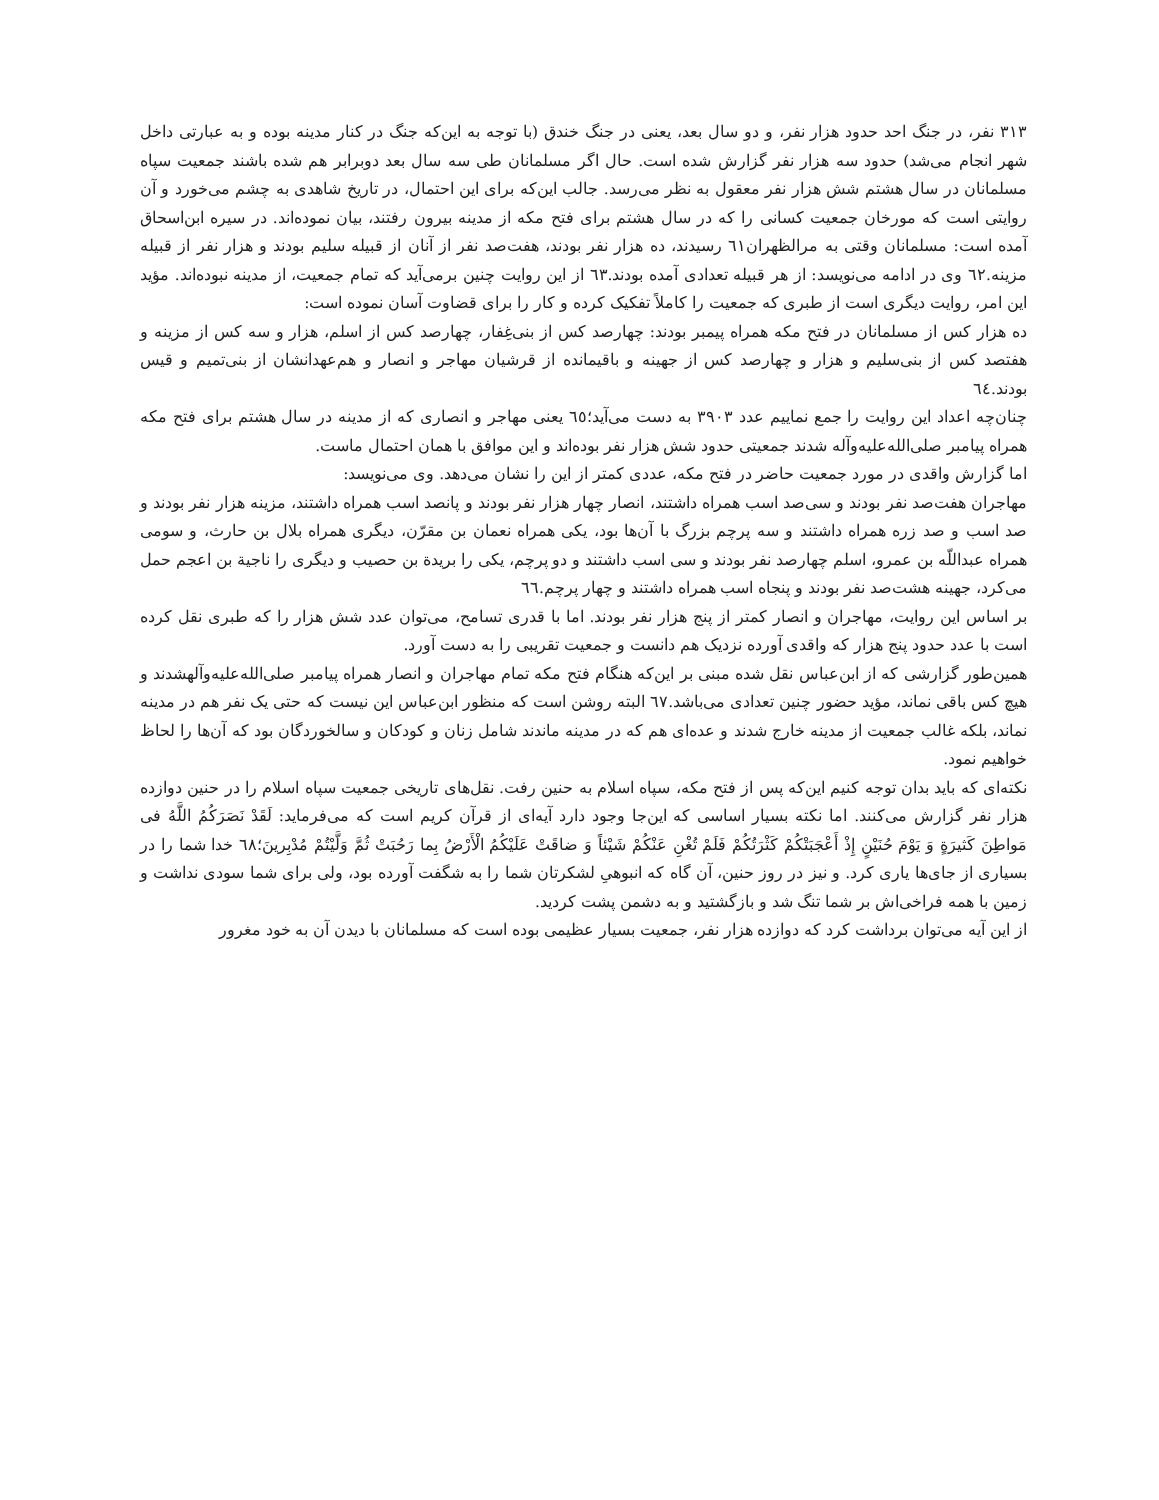۳۱۳ نفر، در جنگ احد حدود هزار نفر، و دو سال بعد، یعنی در جنگ خندق (با توجه به این‌که جنگ در کنار مدینه بوده و به عبارتی داخل شهر انجام می‌شد) حدود سه هزار نفر گزارش شده است. حال اگر مسلمانان طی سه سال بعد دوبرابر هم شده باشند جمعیت سپاه مسلمانان در سال هشتم شش هزار نفر معقول به نظر می‌رسد. جالب این‌که برای این احتمال، در تاریخ شاهدی به چشم می‌خورد و آن روایتی است که مورخان جمعیت کسانی را که در سال هشتم برای فتح مکه از مدینه بیرون رفتند، بیان نموده‌اند. در سیره ابن‌اسحاق آمده است: مسلمانان وقتی به مرالظهران٦١ رسیدند، ده هزار نفر بودند، هفت‌صد نفر از آنان از قبیله سلیم بودند و هزار نفر از قبیله مزینه.٦٢ وی در ادامه می‌نویسد: از هر قبیله تعدادی آمده بودند.٦٣ از این روایت چنین برمی‌آید که تمام جمعیت، از مدینه نبوده‌اند. مؤید این امر، روایت دیگری است از طبری که جمعیت را کاملاً تفکیک کرده و کار را برای قضاوت آسان نموده است:
ده هزار کس از مسلمانان در فتح مکه همراه پیمبر بودند: چهارصد کس از بنی‌غِفار، چهارصد کس از اسلم، هزار و سه کس از مزینه و هفتصد کس از بنی‌سلیم و هزار و چهارصد کس از جهینه و باقیمانده از قرشیان مهاجر و انصار و هم‌عهدانشان از بنی‌تمیم و قیس بودند.٦٤
چنان‌چه اعداد این روایت را جمع نماییم عدد ۳۹۰۳ به دست می‌آید؛٦٥ یعنی مهاجر و انصاری که از مدینه در سال هشتم برای فتح مکه همراه پیامبر صلی‌الله‌علیه‌وآله شدند جمعیتی حدود شش هزار نفر بوده‌اند و این موافق با همان احتمال ماست.
اما گزارش واقدی در مورد جمعیت حاضر در فتح مکه، عددی کمتر از این را نشان می‌دهد. وی می‌نویسد:
مهاجران هفت‌صد نفر بودند و سی‌صد اسب همراه داشتند، انصار چهار هزار نفر بودند و پانصد اسب همراه داشتند، مزینه هزار نفر بودند و صد اسب و صد زره همراه داشتند و سه پرچم بزرگ با آن‌ها بود، یکی همراه نعمان بن مقرّن، دیگری همراه بلال بن حارث، و سومی همراه عبداللّه بن عمرو، اسلم چهارصد نفر بودند و سی اسب داشتند و دو پرچم، یکی را بریدة بن حصیب و دیگری را ناجیة بن اعجم حمل می‌کرد، جهینه هشت‌صد نفر بودند و پنجاه اسب همراه داشتند و چهار پرچم.٦٦
بر اساس این روایت، مهاجران و انصار کمتر از پنج هزار نفر بودند. اما با قدری تسامح، می‌توان عدد شش هزار را که طبری نقل کرده است با عدد حدود پنج هزار که واقدی آورده نزدیک هم دانست و جمعیت تقریبی را به دست آورد.
همین‌طور گزارشی که از ابن‌عباس نقل شده مبنی بر این‌که هنگام فتح مکه تمام مهاجران و انصار همراه پیامبر صلی‌الله‌علیه‌وآلهشدند و هیچ کس باقی نماند، مؤید حضور چنین تعدادی می‌باشد.٦٧ البته روشن است که منظور ابن‌عباس این نیست که حتی یک نفر هم در مدینه نماند، بلکه غالب جمعیت از مدینه خارج شدند و عده‌ای هم که در مدینه ماندند شامل زنان و کودکان و سالخوردگان بود که آن‌ها را لحاظ خواهیم نمود.
نکته‌ای که باید بدان توجه کنیم این‌که پس از فتح مکه، سپاه اسلام به حنین رفت. نقل‌های تاریخی جمعیت سپاه اسلام را در حنین دوازده هزار نفر گزارش می‌کنند. اما نکته بسیار اساسی که این‌جا وجود دارد آیه‌ای از قرآن کریم است که می‌فرماید: لَقَدْ نَصَرَکُمُ اللَّهُ فی مَواطِنَ کَثیرَةٍ وَ یَوْمَ حُنَیْنٍ إِذْ أَعْجَبَتْکُمْ کَثْرَتُکُمْ فَلَمْ تُغْنِ عَنْکُمْ شَیْئاً وَ ضاقَتْ عَلَیْکُمُ الْأَرْضُ بِما رَحُبَتْ ثُمَّ وَلَّیْتُمْ مُدْبِرینَ؛٦٨ خدا شما را در بسیاری از جای‌ها یاری کرد. و نیز در روز حنین، آن گاه که انبوهیِ لشکرتان شما را به شگفت آورده بود، ولی برای شما سودی نداشت و زمین با همه فراخی‌اش بر شما تنگ شد و بازگشتید و به دشمن پشت کردید.
از این آیه می‌توان برداشت کرد که دوازده هزار نفر، جمعیت بسیار عظیمی بوده است که مسلمانان با دیدن آن به خود مغرور